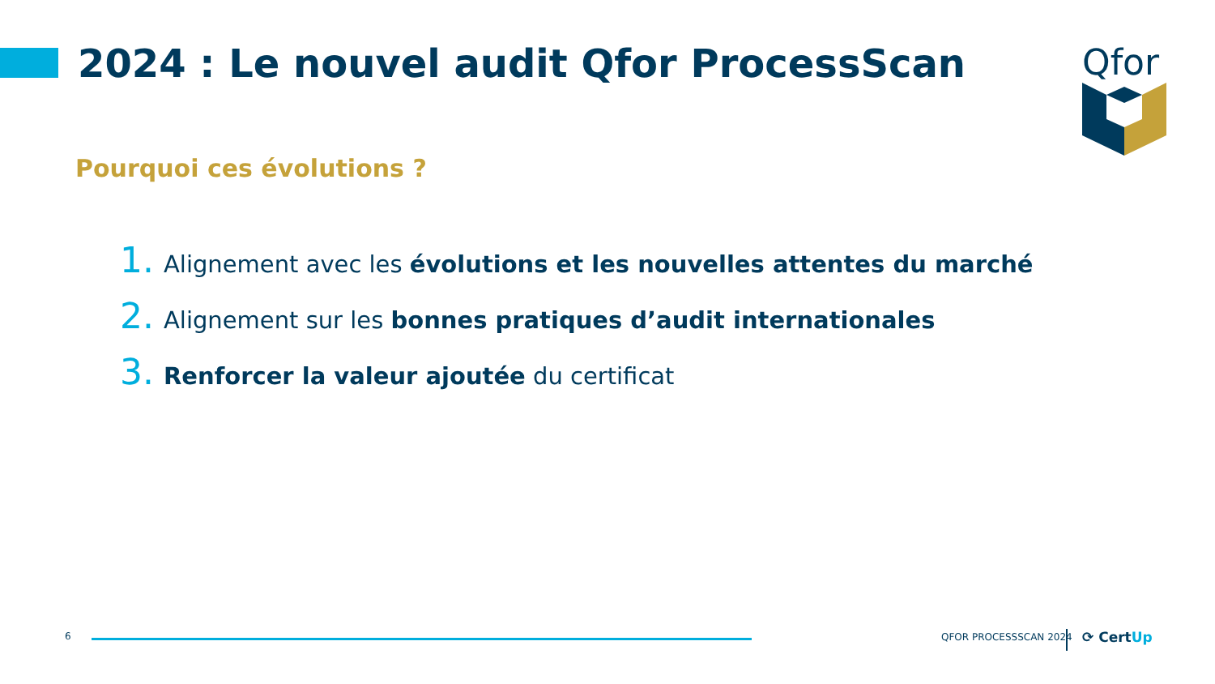2024 : Le nouvel audit Qfor ProcessScan
Qfor
Pourquoi ces évolutions ?
1. Alignement avec les évolutions et les nouvelles attentes du marché
2. Alignement sur les bonnes pratiques d’audit internationales
3. Renforcer la valeur ajoutée du certificat
6 QFOR PROCESSSCAN 2024 ⟳ CertUp